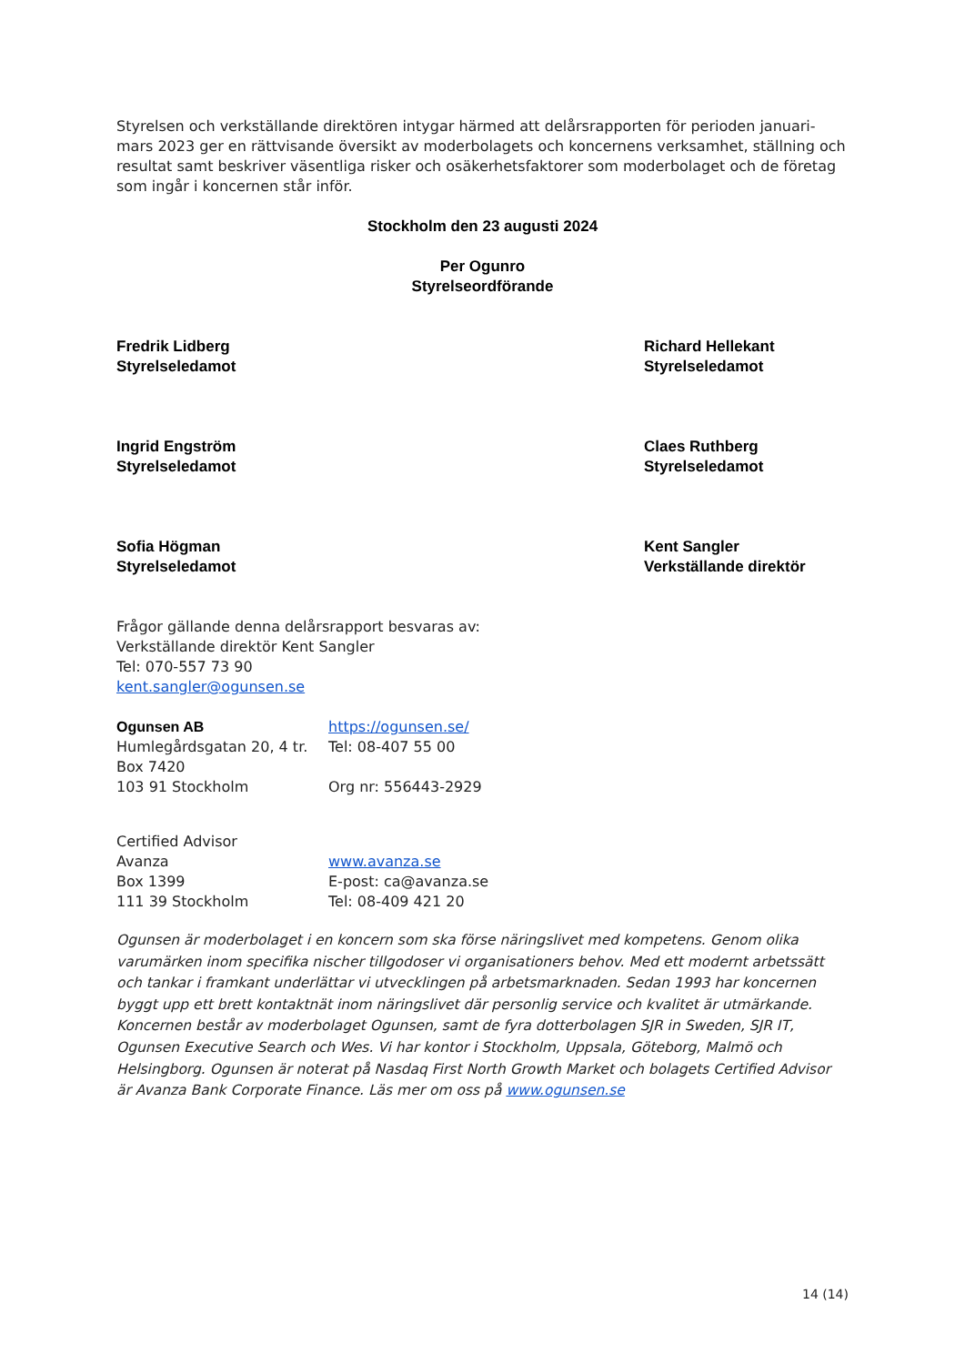Styrelsen och verkställande direktören intygar härmed att delårsrapporten för perioden januari-mars 2023 ger en rättvisande översikt av moderbolagets och koncernens verksamhet, ställning och resultat samt beskriver väsentliga risker och osäkerhetsfaktorer som moderbolaget och de företag som ingår i koncernen står inför.
Stockholm den 23 augusti 2024
Per Ogunro
Styrelseordförande
Fredrik Lidberg
Styrelseledamot
Richard Hellekant
Styrelseledamot
Ingrid Engström
Styrelseledamot
Claes Ruthberg
Styrelseledamot
Sofia Högman
Styrelseledamot
Kent Sangler
Verkställande direktör
Frågor gällande denna delårsrapport besvaras av:
Verkställande direktör Kent Sangler
Tel: 070-557 73 90
kent.sangler@ogunsen.se
Ogunsen AB
Humlegårdsgatan 20, 4 tr.
Box 7420
103 91 Stockholm
https://ogunsen.se/
Tel: 08-407 55 00
Org nr: 556443-2929
Certified Advisor
Avanza
Box 1399
111 39 Stockholm
www.avanza.se
E-post: ca@avanza.se
Tel: 08-409 421 20
Ogunsen är moderbolaget i en koncern som ska förse näringslivet med kompetens. Genom olika varumärken inom specifika nischer tillgodoser vi organisationers behov. Med ett modernt arbetssätt och tankar i framkant underlättar vi utvecklingen på arbetsmarknaden. Sedan 1993 har koncernen byggt upp ett brett kontaktnät inom näringslivet där personlig service och kvalitet är utmärkande. Koncernen består av moderbolaget Ogunsen, samt de fyra dotterbolagen SJR in Sweden, SJR IT, Ogunsen Executive Search och Wes. Vi har kontor i Stockholm, Uppsala, Göteborg, Malmö och Helsingborg. Ogunsen är noterat på Nasdaq First North Growth Market och bolagets Certified Advisor är Avanza Bank Corporate Finance. Läs mer om oss på www.ogunsen.se
14 (14)